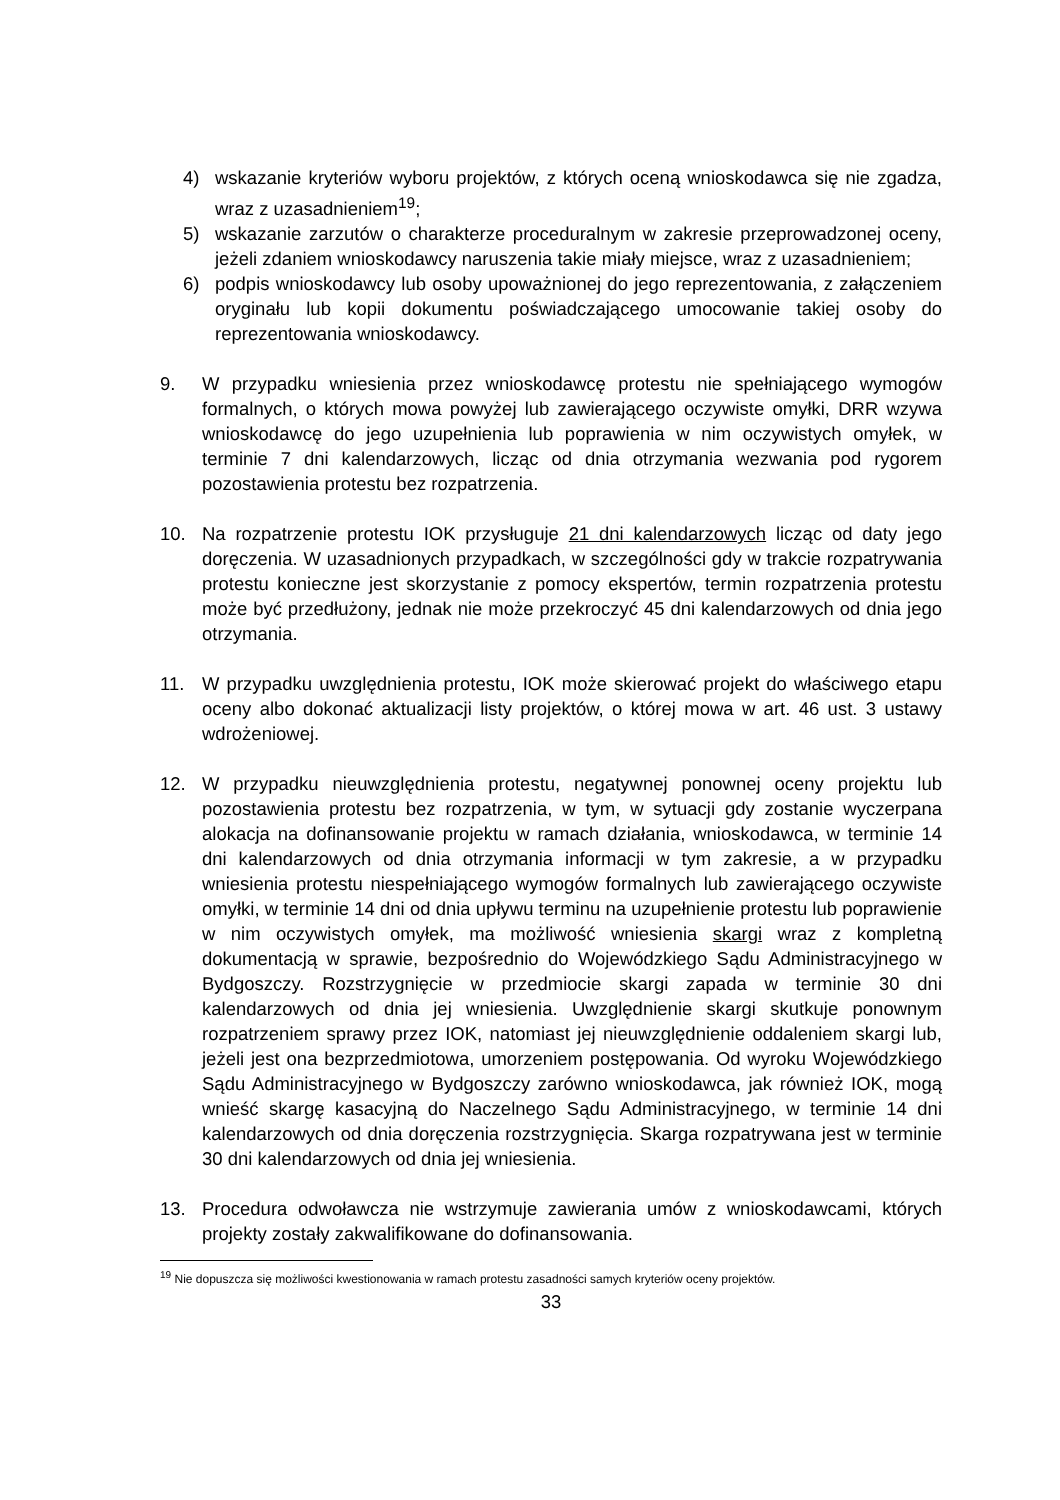4) wskazanie kryteriów wyboru projektów, z których oceną wnioskodawca się nie zgadza, wraz z uzasadnieniem<sup>19</sup>;
5) wskazanie zarzutów o charakterze proceduralnym w zakresie przeprowadzonej oceny, jeżeli zdaniem wnioskodawcy naruszenia takie miały miejsce, wraz z uzasadnieniem;
6) podpis wnioskodawcy lub osoby upoważnionej do jego reprezentowania, z załączeniem oryginału lub kopii dokumentu poświadczającego umocowanie takiej osoby do reprezentowania wnioskodawcy.
9. W przypadku wniesienia przez wnioskodawcę protestu nie spełniającego wymogów formalnych, o których mowa powyżej lub zawierającego oczywiste omyłki, DRR wzywa wnioskodawcę do jego uzupełnienia lub poprawienia w nim oczywistych omyłek, w terminie 7 dni kalendarzowych, licząc od dnia otrzymania wezwania pod rygorem pozostawienia protestu bez rozpatrzenia.
10. Na rozpatrzenie protestu IOK przysługuje 21 dni kalendarzowych licząc od daty jego doręczenia. W uzasadnionych przypadkach, w szczególności gdy w trakcie rozpatrywania protestu konieczne jest skorzystanie z pomocy ekspertów, termin rozpatrzenia protestu może być przedłużony, jednak nie może przekroczyć 45 dni kalendarzowych od dnia jego otrzymania.
11. W przypadku uwzględnienia protestu, IOK może skierować projekt do właściwego etapu oceny albo dokonać aktualizacji listy projektów, o której mowa w art. 46 ust. 3 ustawy wdrożeniowej.
12. W przypadku nieuwzględnienia protestu, negatywnej ponownej oceny projektu lub pozostawienia protestu bez rozpatrzenia, w tym, w sytuacji gdy zostanie wyczerpana alokacja na dofinansowanie projektu w ramach działania, wnioskodawca, w terminie 14 dni kalendarzowych od dnia otrzymania informacji w tym zakresie, a w przypadku wniesienia protestu niespełniającego wymogów formalnych lub zawierającego oczywiste omyłki, w terminie 14 dni od dnia upływu terminu na uzupełnienie protestu lub poprawienie w nim oczywistych omyłek, ma możliwość wniesienia skargi wraz z kompletną dokumentacją w sprawie, bezpośrednio do Wojewódzkiego Sądu Administracyjnego w Bydgoszczy. Rozstrzygnięcie w przedmiocie skargi zapada w terminie 30 dni kalendarzowych od dnia jej wniesienia. Uwzględnienie skargi skutkuje ponownym rozpatrzeniem sprawy przez IOK, natomiast jej nieuwzględnienie oddaleniem skargi lub, jeżeli jest ona bezprzedmiotowa, umorzeniem postępowania. Od wyroku Wojewódzkiego Sądu Administracyjnego w Bydgoszczy zarówno wnioskodawca, jak również IOK, mogą wnieść skargę kasacyjną do Naczelnego Sądu Administracyjnego, w terminie 14 dni kalendarzowych od dnia doręczenia rozstrzygnięcia. Skarga rozpatrywana jest w terminie 30 dni kalendarzowych od dnia jej wniesienia.
13. Procedura odwoławcza nie wstrzymuje zawierania umów z wnioskodawcami, których projekty zostały zakwalifikowane do dofinansowania.
<sup>19</sup> Nie dopuszcza się możliwości kwestionowania w ramach protestu zasadności samych kryteriów oceny projektów.
33